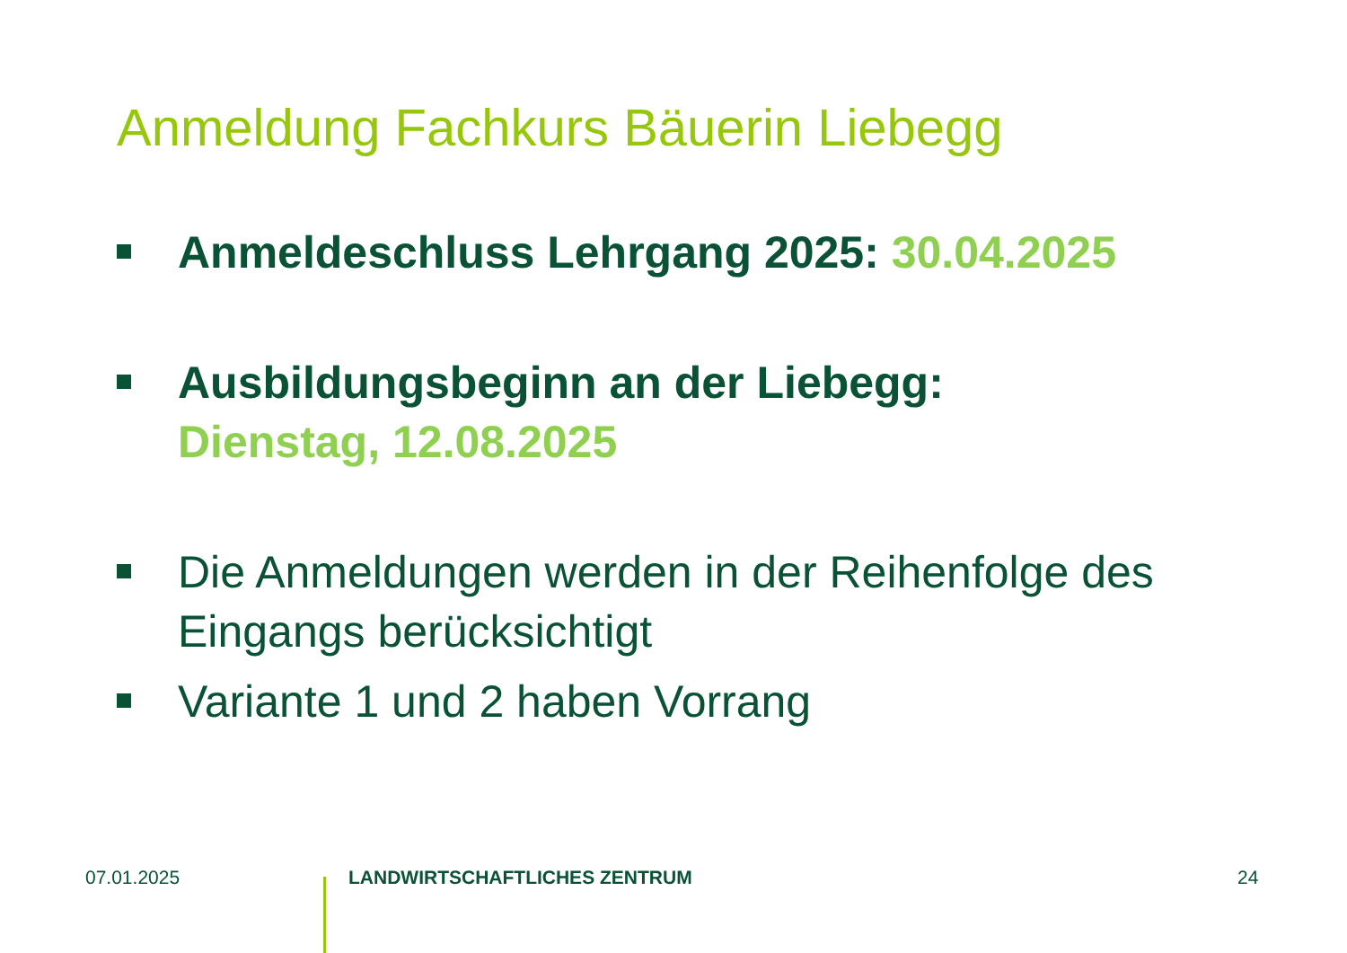Anmeldung Fachkurs Bäuerin Liebegg
Anmeldeschluss Lehrgang 2025: 30.04.2025
Ausbildungsbeginn an der Liebegg:
Dienstag, 12.08.2025
Die Anmeldungen werden in der Reihenfolge des
Eingangs berücksichtigt
Variante 1 und 2 haben Vorrang
07.01.2025 LANDWIRTSCHAFTLICHES ZENTRUM 24